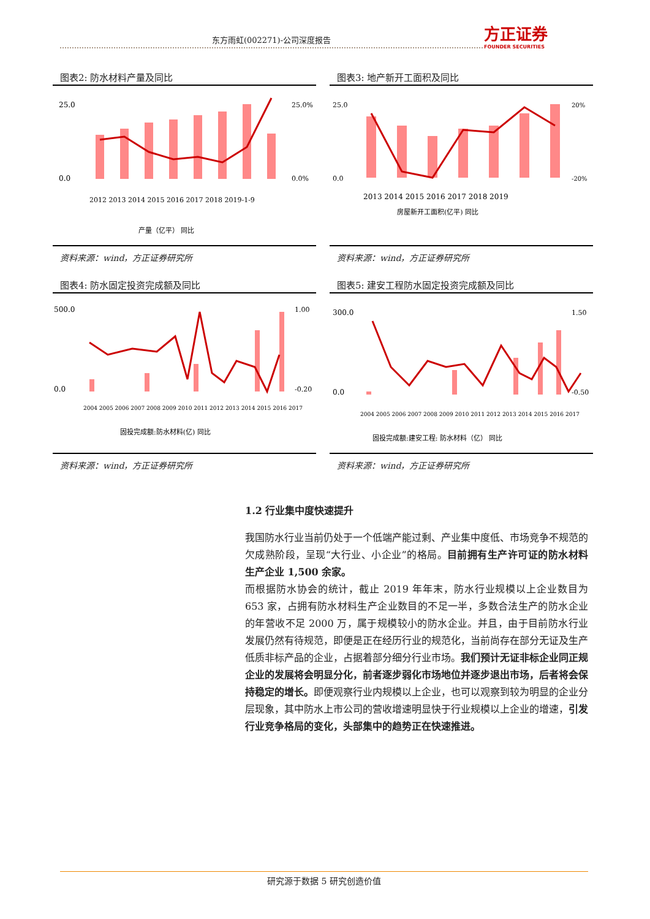东方雨虹(002271)-公司深度报告 方正证券
FOUNDER SECURITIES
图表2: 防水材料产量及同比
25.0
0.0
25.0%
0.0%
2012 2013 2014 2015 2016 2017 2018 2019-1-9
产量（亿平） 同比
资料来源：wind，方正证券研究所
图表3: 地产新开工面积及同比
25.0
0.0
20%
-20%
2013 2014 2015 2016 2017 2018 2019
房屋新开工面积(亿平) 同比
资料来源：wind，方正证券研究所
图表4: 防水固定投资完成额及同比
500.0
0.0
1.00
-0.20
2004 2005 2006 2007 2008 2009 2010 2011 2012 2013 2014 2015 2016 2017
固投完成额:防水材料(亿) 同比
资料来源：wind，方正证券研究所
图表5: 建安工程防水固定投资完成额及同比
300.0
0.0
1.50
-0.50
2004 2005 2006 2007 2008 2009 2010 2011 2012 2013 2014 2015 2016 2017
固投完成额:建安工程: 防水材料（亿） 同比
资料来源：wind，方正证券研究所
1.2 行业集中度快速提升
我国防水行业当前仍处于一个低端产能过剩、产业集中度低、市场竞争不规范的欠成熟阶段，呈现“大行业、小企业”的格局。目前拥有生产许可证的防水材料生产企业 1,500 余家。
而根据防水协会的统计，截止 2019 年年末，防水行业规模以上企业数目为 653 家，占拥有防水材料生产企业数目的不足一半，多数合法生产的防水企业的年营收不足 2000 万，属于规模较小的防水企业。并且，由于目前防水行业发展仍然有待规范，即便是正在经历行业的规范化，当前尚存在部分无证及生产低质非标产品的企业，占据着部分细分行业市场。我们预计无证非标企业同正规企业的发展将会明显分化，前者逐步弱化市场地位并逐步退出市场，后者将会保持稳定的增长。即便观察行业内规模以上企业，也可以观察到较为明显的企业分层现象，其中防水上市公司的营收增速明显快于行业规模以上企业的增速，引发行业竞争格局的变化，头部集中的趋势正在快速推进。
研究源于数据 5 研究创造价值